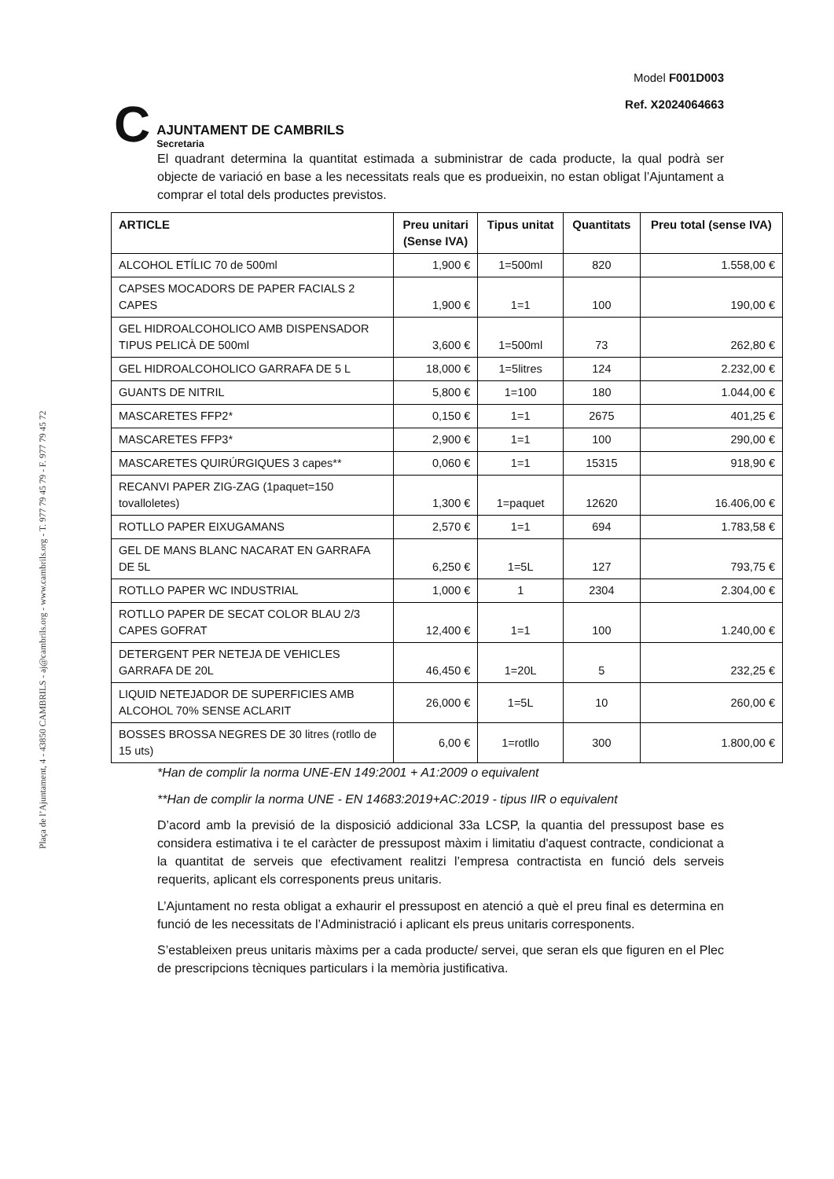Plaça de l’Ajuntament, 4 - 43850 CAMBRILS - aj@cambrils.org - www.cambrils.org - T. 977 79 45 79 - F. 977 79 45 72
C
AJUNTAMENT DE CAMBRILS
Secretaria
Model F001D003
Ref. X2024064663
El quadrant determina la quantitat estimada a subministrar de cada producte, la qual podrà ser objecte de variació en base a les necessitats reals que es produeixin, no estan obligat l’Ajuntament a comprar el total dels productes previstos.
| ARTICLE | Preu unitari (Sense IVA) | Tipus unitat | Quantitats | Preu total (sense IVA) |
| --- | --- | --- | --- | --- |
| ALCOHOL ETÍLIC 70 de 500ml | 1,900 € | 1=500ml | 820 | 1.558,00 € |
| CAPSES MOCADORS DE PAPER FACIALS 2 CAPES | 1,900 € | 1=1 | 100 | 190,00 € |
| GEL HIDROALCOHOLICO AMB DISPENSADOR TIPUS PELICÀ DE 500ml | 3,600 € | 1=500ml | 73 | 262,80 € |
| GEL HIDROALCOHOLICO GARRAFA DE 5 L | 18,000 € | 1=5litres | 124 | 2.232,00 € |
| GUANTS DE NITRIL | 5,800 € | 1=100 | 180 | 1.044,00 € |
| MASCARETES FFP2* | 0,150 € | 1=1 | 2675 | 401,25 € |
| MASCARETES FFP3* | 2,900 € | 1=1 | 100 | 290,00 € |
| MASCARETES QUIRÚRGIQUES 3 capes** | 0,060 € | 1=1 | 15315 | 918,90 € |
| RECANVI PAPER ZIG-ZAG (1paquet=150 tovalloletes) | 1,300 € | 1=paquet | 12620 | 16.406,00 € |
| ROTLLO PAPER EIXUGAMANS | 2,570 € | 1=1 | 694 | 1.783,58 € |
| GEL DE MANS BLANC NACARAT EN GARRAFA DE 5L | 6,250 € | 1=5L | 127 | 793,75 € |
| ROTLLO PAPER WC INDUSTRIAL | 1,000 € | 1 | 2304 | 2.304,00 € |
| ROTLLO PAPER DE SECAT COLOR BLAU 2/3 CAPES GOFRAT | 12,400 € | 1=1 | 100 | 1.240,00 € |
| DETERGENT PER NETEJA DE VEHICLES GARRAFA DE 20L | 46,450 € | 1=20L | 5 | 232,25 € |
| LIQUID NETEJADOR DE SUPERFICIES AMB ALCOHOL 70% SENSE ACLARIT | 26,000 € | 1=5L | 10 | 260,00 € |
| BOSSES BROSSA NEGRES DE 30 litres (rotllo de 15 uts) | 6,00 € | 1=rotllo | 300 | 1.800,00 € |
*Han de complir la norma UNE-EN 149:2001 + A1:2009 o equivalent
**Han de complir la norma UNE - EN 14683:2019+AC:2019 - tipus IIR o equivalent
D’acord amb la previsió de la disposició addicional 33a LCSP, la quantia del pressupost base es considera estimativa i te el caràcter de pressupost màxim i limitatiu d'aquest contracte, condicionat a la quantitat de serveis que efectivament realitzi l’empresa contractista en funció dels serveis requerits, aplicant els corresponents preus unitaris.
L’Ajuntament no resta obligat a exhaurir el pressupost en atenció a què el preu final es determina en funció de les necessitats de l’Administració i aplicant els preus unitaris corresponents.
S’estableixen preus unitaris màxims per a cada producte/ servei, que seran els que figuren en el Plec de prescripcions tècniques particulars i la memòria justificativa.